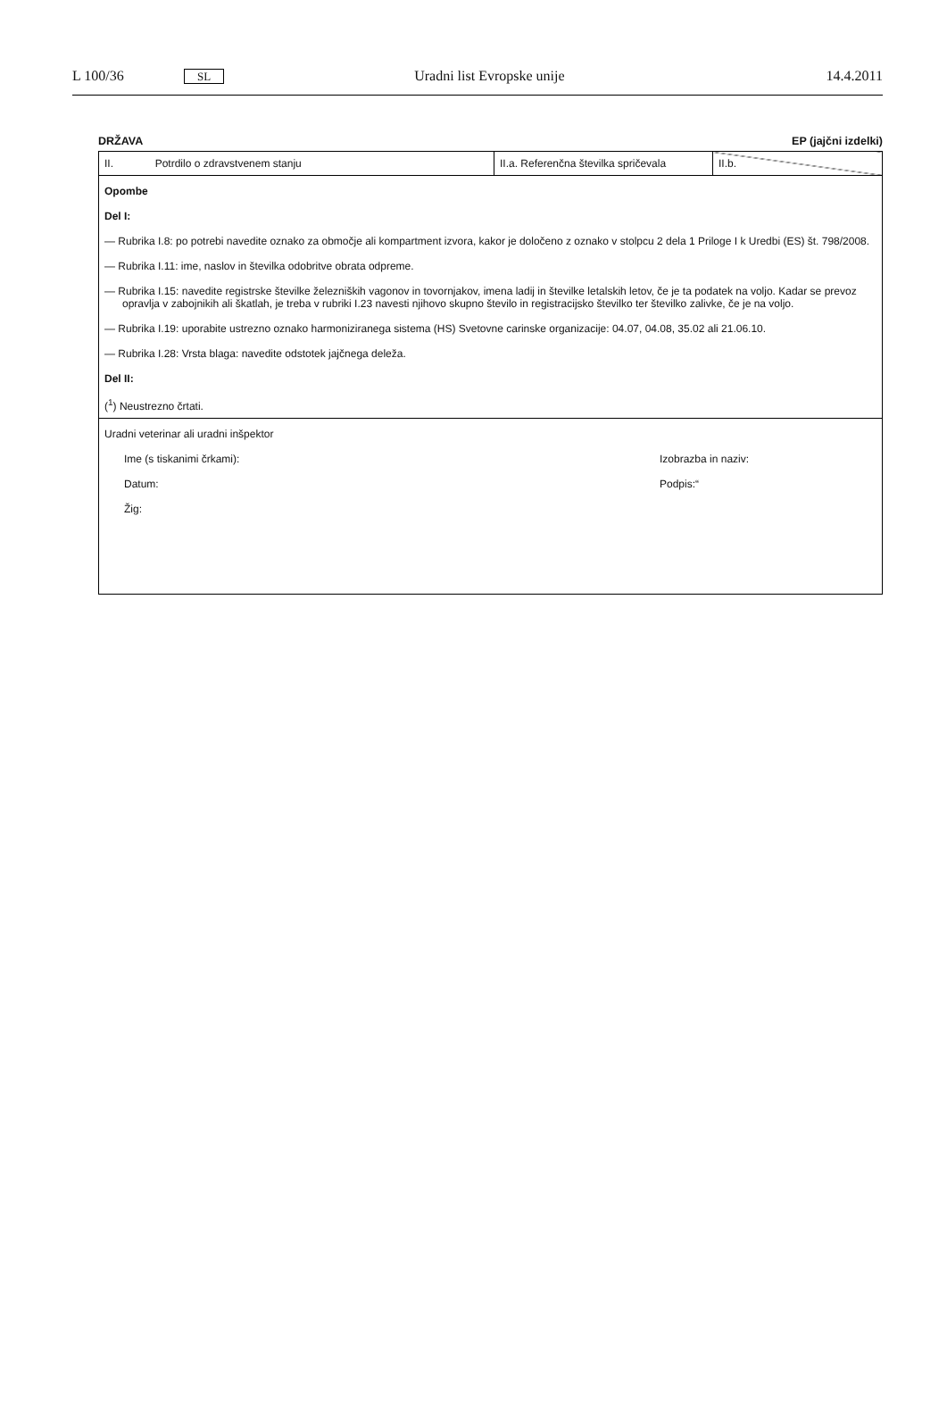L 100/36 SL Uradni list Evropske unije 14.4.2011
DRŽAVA EP (jajčni izdelki)
| II. Potrdilo o zdravstvenem stanju | II.a. Referenčna številka spričevala | II.b. |
| Opombe Del I: — Rubrika I.8: po potrebi navedite oznako za območje ali kompartment izvora, kakor je določeno z oznako v stolpcu 2 dela 1 Priloge I k Uredbi (ES) št. 798/2008. — Rubrika I.11: ime, naslov in številka odobritve obrata odpreme. — Rubrika I.15: navedite registrske številke železniških vagonov in tovornjakov, imena ladij in številke letalskih letov, če je ta podatek na voljo. Kadar se prevoz opravlja v zabojnikih ali škatlah, je treba v rubriki I.23 navesti njihovo skupno število in registracijsko številko ter številko zalivke, če je na voljo. — Rubrika I.19: uporabite ustrezno oznako harmoniziranega sistema (HS) Svetovne carinske organizacije: 04.07, 04.08, 35.02 ali 21.06.10. — Rubrika I.28: Vrsta blaga: navedite odstotek jajčnega deleža. Del II: (<sup>1</sup>) Neustrezno črtati. | | |
| Uradni veterinar ali uradni inšpektor Ime (s tiskanimi črkami): Izobrazba in naziv: Datum: Podpis:“ Žig: | | |